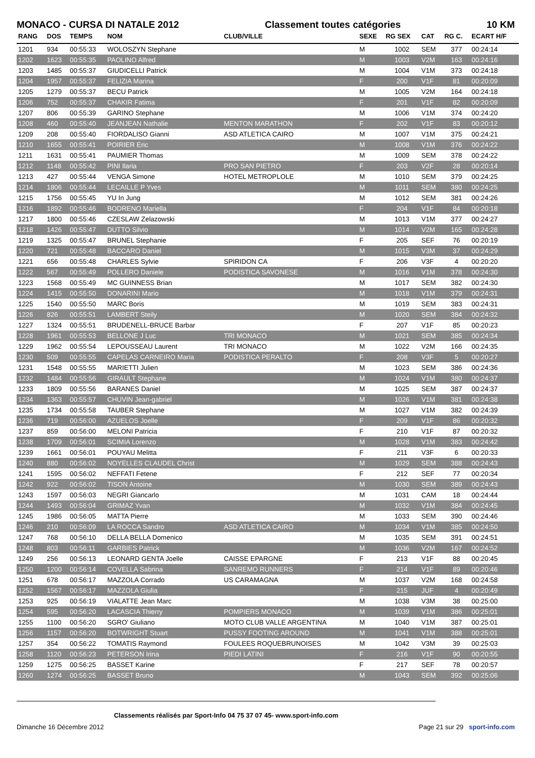MONACO - CURSA DI NATALE 2012 Classement toutes catégories 10 KM
| RANG | DOS | TEMPS | NOM | CLUB/VILLE | SEXE | RG SEX | CAT | RG C. | ECART H/F |
| --- | --- | --- | --- | --- | --- | --- | --- | --- | --- |
| 1201 | 934 | 00:55:33 | WOLOSZYN Stephane | | M | 1002 | SEM | 377 | 00:24:14 |
| 1202 | 1623 | 00:55:35 | PAOLINO Alfred | | M | 1003 | V2M | 163 | 00:24:16 |
| 1203 | 1485 | 00:55:37 | GIUDICELLI Patrick | | M | 1004 | V1M | 373 | 00:24:18 |
| 1204 | 1957 | 00:55:37 | FELIZIA Marina | | F | 200 | V1F | 81 | 00:20:09 |
| 1205 | 1279 | 00:55:37 | BECU Patrick | | M | 1005 | V2M | 164 | 00:24:18 |
| 1206 | 752 | 00:55:37 | CHAKIR Fatima | | F | 201 | V1F | 82 | 00:20:09 |
| 1207 | 806 | 00:55:39 | GARINO Stephane | | M | 1006 | V1M | 374 | 00:24:20 |
| 1208 | 460 | 00:55:40 | JEANJEAN Nathalie | MENTON MARATHON | F | 202 | V1F | 83 | 00:20:12 |
| 1209 | 208 | 00:55:40 | FIORDALISO Gianni | ASD ATLETICA CAIRO | M | 1007 | V1M | 375 | 00:24:21 |
| 1210 | 1655 | 00:55:41 | POIRIER Eric | | M | 1008 | V1M | 376 | 00:24:22 |
| 1211 | 1631 | 00:55:41 | PAUMIER Thomas | | M | 1009 | SEM | 378 | 00:24:22 |
| 1212 | 1148 | 00:55:42 | PINI Ilaria | PRO SAN PIETRO | F | 203 | V2F | 28 | 00:20:14 |
| 1213 | 427 | 00:55:44 | VENGA Simone | HOTEL METROPLOLE | M | 1010 | SEM | 379 | 00:24:25 |
| 1214 | 1806 | 00:55:44 | LECAILLE P Yves | | M | 1011 | SEM | 380 | 00:24:25 |
| 1215 | 1756 | 00:55:45 | YU In Jung | | M | 1012 | SEM | 381 | 00:24:26 |
| 1216 | 1892 | 00:55:46 | BODRENO Mariella | | F | 204 | V1F | 84 | 00:20:18 |
| 1217 | 1800 | 00:55:46 | CZESLAW Zelazowski | | M | 1013 | V1M | 377 | 00:24:27 |
| 1218 | 1426 | 00:55:47 | DUTTO Silvio | | M | 1014 | V2M | 165 | 00:24:28 |
| 1219 | 1325 | 00:55:47 | BRUNEL Stephanie | | F | 205 | SEF | 76 | 00:20:19 |
| 1220 | 721 | 00:55:48 | BACCARO Daniel | | M | 1015 | V3M | 37 | 00:24:29 |
| 1221 | 656 | 00:55:48 | CHARLES Sylvie | SPIRIDON CA | F | 206 | V3F | 4 | 00:20:20 |
| 1222 | 567 | 00:55:49 | POLLERO Daniele | PODISTICA SAVONESE | M | 1016 | V1M | 378 | 00:24:30 |
| 1223 | 1568 | 00:55:49 | MC GUINNESS Brian | | M | 1017 | SEM | 382 | 00:24:30 |
| 1224 | 1415 | 00:55:50 | DONARINI Mario | | M | 1018 | V1M | 379 | 00:24:31 |
| 1225 | 1540 | 00:55:50 | MARC Boris | | M | 1019 | SEM | 383 | 00:24:31 |
| 1226 | 826 | 00:55:51 | LAMBERT Steily | | M | 1020 | SEM | 384 | 00:24:32 |
| 1227 | 1324 | 00:55:51 | BRUDENELL-BRUCE Barbar | | F | 207 | V1F | 85 | 00:20:23 |
| 1228 | 1961 | 00:55:53 | BELLONE J Luc | TRI MONACO | M | 1021 | SEM | 385 | 00:24:34 |
| 1229 | 1962 | 00:55:54 | LEPOUSSEAU Laurent | TRI MONACO | M | 1022 | V2M | 166 | 00:24:35 |
| 1230 | 509 | 00:55:55 | CAPELAS CARNEIRO Maria | PODISTICA PERALTO | F | 208 | V3F | 5 | 00:20:27 |
| 1231 | 1548 | 00:55:55 | MARIETTI Julien | | M | 1023 | SEM | 386 | 00:24:36 |
| 1232 | 1484 | 00:55:56 | GIRAULT Stephane | | M | 1024 | V1M | 380 | 00:24:37 |
| 1233 | 1809 | 00:55:56 | BARANES Daniel | | M | 1025 | SEM | 387 | 00:24:37 |
| 1234 | 1363 | 00:55:57 | CHUVIN Jean-gabriel | | M | 1026 | V1M | 381 | 00:24:38 |
| 1235 | 1734 | 00:55:58 | TAUBER Stephane | | M | 1027 | V1M | 382 | 00:24:39 |
| 1236 | 719 | 00:56:00 | AZUELOS Joelle | | F | 209 | V1F | 86 | 00:20:32 |
| 1237 | 859 | 00:56:00 | MELONI Patricia | | F | 210 | V1F | 87 | 00:20:32 |
| 1238 | 1709 | 00:56:01 | SCIMIA Lorenzo | | M | 1028 | V1M | 383 | 00:24:42 |
| 1239 | 1661 | 00:56:01 | POUYAU Melitta | | F | 211 | V3F | 6 | 00:20:33 |
| 1240 | 880 | 00:56:02 | NOYELLES CLAUDEL Christ | | M | 1029 | SEM | 388 | 00:24:43 |
| 1241 | 1595 | 00:56:02 | NEFFATI Fetene | | F | 212 | SEF | 77 | 00:20:34 |
| 1242 | 922 | 00:56:02 | TISON Antoine | | M | 1030 | SEM | 389 | 00:24:43 |
| 1243 | 1597 | 00:56:03 | NEGRI Giancarlo | | M | 1031 | CAM | 18 | 00:24:44 |
| 1244 | 1493 | 00:56:04 | GRIMAZ Yvan | | M | 1032 | V1M | 384 | 00:24:45 |
| 1245 | 1986 | 00:56:05 | MATTA Pierre | | M | 1033 | SEM | 390 | 00:24:46 |
| 1246 | 210 | 00:56:09 | LA ROCCA Sandro | ASD ATLETICA CAIRO | M | 1034 | V1M | 385 | 00:24:50 |
| 1247 | 768 | 00:56:10 | DELLA BELLA Domenico | | M | 1035 | SEM | 391 | 00:24:51 |
| 1248 | 803 | 00:56:11 | GARBIES Patrick | | M | 1036 | V2M | 167 | 00:24:52 |
| 1249 | 256 | 00:56:13 | LEONARD GENTA Joelle | CAISSE EPARGNE | F | 213 | V1F | 88 | 00:20:45 |
| 1250 | 1200 | 00:56:14 | COVELLA Sabrina | SANREMO RUNNERS | F | 214 | V1F | 89 | 00:20:46 |
| 1251 | 678 | 00:56:17 | MAZZOLA Corrado | US CARAMAGNA | M | 1037 | V2M | 168 | 00:24:58 |
| 1252 | 1567 | 00:56:17 | MAZZOLA Giulia | | F | 215 | JUF | 4 | 00:20:49 |
| 1253 | 925 | 00:56:19 | VIALATTE Jean Marc | | M | 1038 | V3M | 38 | 00:25:00 |
| 1254 | 595 | 00:56:20 | LACASCIA Thierry | POMPIERS MONACO | M | 1039 | V1M | 386 | 00:25:01 |
| 1255 | 1100 | 00:56:20 | SGRO' Giuliano | MOTO CLUB VALLE ARGENTINA | M | 1040 | V1M | 387 | 00:25:01 |
| 1256 | 1157 | 00:56:20 | BOTWRIGHT Stuart | PUSSY FOOTING AROUND | M | 1041 | V1M | 388 | 00:25:01 |
| 1257 | 354 | 00:56:22 | TOMATIS Raymond | FOULEES ROQUEBRUNOISES | M | 1042 | V3M | 39 | 00:25:03 |
| 1258 | 1120 | 00:56:23 | PETERSON Irina | PIEDI LATINI | F | 216 | V1F | 90 | 00:20:55 |
| 1259 | 1275 | 00:56:25 | BASSET Karine | | F | 217 | SEF | 78 | 00:20:57 |
| 1260 | 1274 | 00:56:25 | BASSET Bruno | | M | 1043 | SEM | 392 | 00:25:06 |
Classements réalisés par Sport-Info 04 75 37 07 45- www.sport-info.com
Dimanche 16 Décembre 2012 Page 21 sur 29 sport-info.com